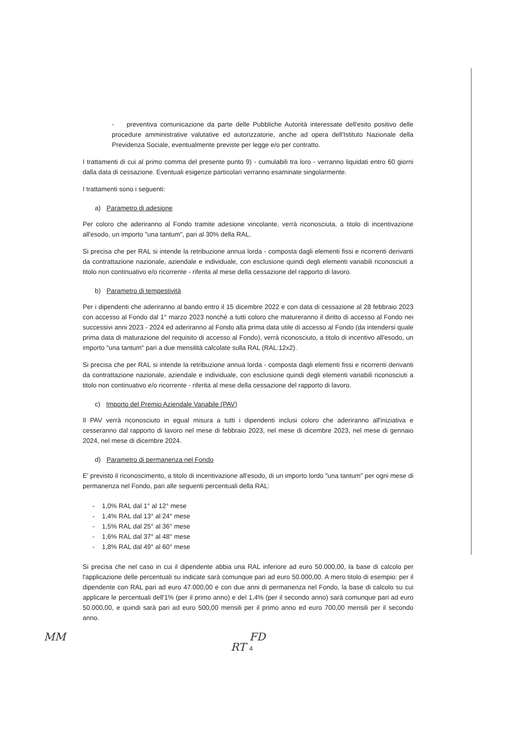- preventiva comunicazione da parte delle Pubbliche Autorità interessate dell'esito positivo delle procedure amministrative valutative ed autorizzatorie, anche ad opera dell'Istituto Nazionale della Previdenza Sociale, eventualmente previste per legge e/o per contratto.
I trattamenti di cui al primo comma del presente punto 9) - cumulabili tra loro - verranno liquidati entro 60 giorni dalla data di cessazione. Eventuali esigenze particolari verranno esaminate singolarmente.
I trattamenti sono i seguenti:
a) Parametro di adesione
Per coloro che aderiranno al Fondo tramite adesione vincolante, verrà riconosciuta, a titolo di incentivazione all'esodo, un importo "una tantum", pari al 30% della RAL.
Si precisa che per RAL si intende la retribuzione annua lorda - composta dagli elementi fissi e ricorrenti derivanti da contrattazione nazionale, aziendale e individuale, con esclusione quindi degli elementi variabili riconosciuti a titolo non continuativo e/o ricorrente - riferita al mese della cessazione del rapporto di lavoro.
b) Parametro di tempestività
Per i dipendenti che aderiranno al bando entro il 15 dicembre 2022 e con data di cessazione al 28 febbraio 2023 con accesso al Fondo dal 1° marzo 2023 nonché a tutti coloro che matureranno il diritto di accesso al Fondo nei successivi anni 2023 - 2024 ed aderiranno al Fondo alla prima data utile di accesso al Fondo (da intendersi quale prima data di maturazione del requisito di accesso al Fondo), verrà riconosciuto, a titolo di incentivo all'esodo, un importo "una tantum" pari a due mensilità calcolate sulla RAL (RAL:12x2).
Si precisa che per RAL si intende la retribuzione annua lorda - composta dagli elementi fissi e ricorrenti derivanti da contrattazione nazionale, aziendale e individuale, con esclusione quindi degli elementi variabili riconosciuti a titolo non continuativo e/o ricorrente - riferita al mese della cessazione del rapporto di lavoro.
c) Importo del Premio Aziendale Variabile (PAV)
Il PAV verrà riconosciuto in egual misura a tutti i dipendenti inclusi coloro che aderiranno all'iniziativa e cesseranno dal rapporto di lavoro nel mese di febbraio 2023, nel mese di dicembre 2023, nel mese di gennaio 2024, nel mese di dicembre 2024.
d) Parametro di permanenza nel Fondo
E' previsto il riconoscimento, a titolo di incentivazione all'esodo, di un importo lordo "una tantum" per ogni mese di permanenza nel Fondo, pari alle seguenti percentuali della RAL:
- 1,0% RAL dal 1° al 12° mese
- 1,4% RAL dal 13° al 24° mese
- 1,5% RAL dal 25° al 36° mese
- 1,6% RAL dal 37° al 48° mese
- 1,8% RAL dal 49° al 60° mese
Si precisa che nel caso in cui il dipendente abbia una RAL inferiore ad euro 50.000,00, la base di calcolo per l'applicazione delle percentuali su indicate sarà comunque pari ad euro 50.000,00. A mero titolo di esempio: per il dipendente con RAL pari ad euro 47.000,00 e con due anni di permanenza nel Fondo, la base di calcolo su cui applicare le percentuali dell'1% (per il primo anno) e del 1,4% (per il secondo anno) sarà comunque pari ad euro 50.000,00, e quindi sarà pari ad euro 500,00 mensili per il primo anno ed euro 700,00 mensili per il secondo anno.
MM FD
RT 4